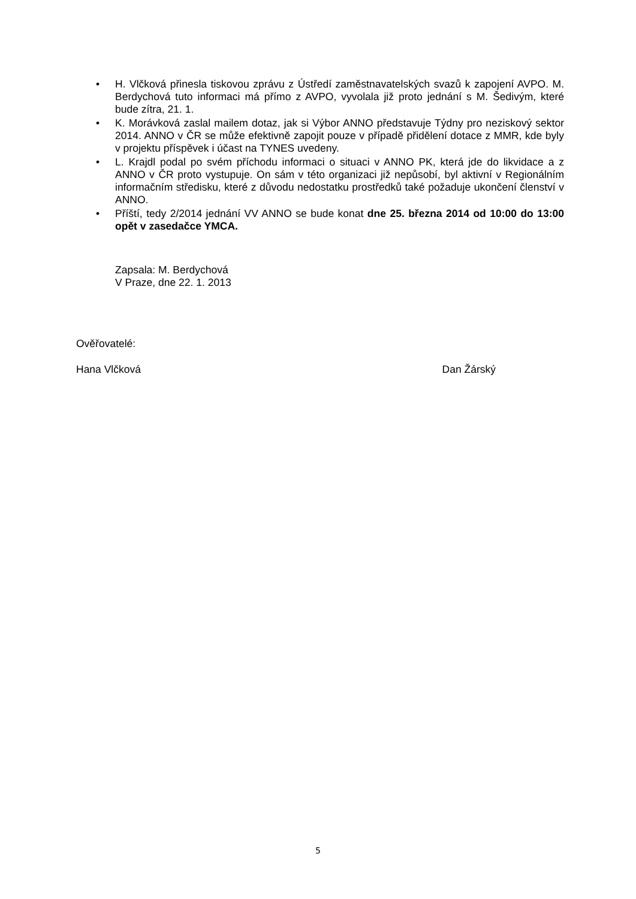• H. Vlčková přinesla tiskovou zprávu z Ústředí zaměstnavatelských svazů k zapojení AVPO. M. Berdychová tuto informaci má přímo z AVPO, vyvolala již proto jednání s M. Šedivým, které bude zítra, 21. 1.
• K. Morávková zaslal mailem dotaz, jak si Výbor ANNO představuje Týdny pro neziskový sektor 2014. ANNO v ČR se může efektivně zapojit pouze v případě přidělení dotace z MMR, kde byly v projektu příspěvek i účast na TYNES uvedeny.
• L. Krajdl podal po svém příchodu informaci o situaci v ANNO PK, která jde do likvidace a z ANNO v ČR proto vystupuje. On sám v této organizaci již nepůsobí, byl aktivní v Regionálním informačním středisku, které z důvodu nedostatku prostředků také požaduje ukončení členství v ANNO.
• Příští, tedy 2/2014 jednání VV ANNO se bude konat dne 25. března 2014 od 10:00 do 13:00 opět v zasedačce YMCA.
Zapsala: M. Berdychová
V Praze, dne 22. 1. 2013
Ověřovatelé:
Hana Vlčková Dan Žárský
5